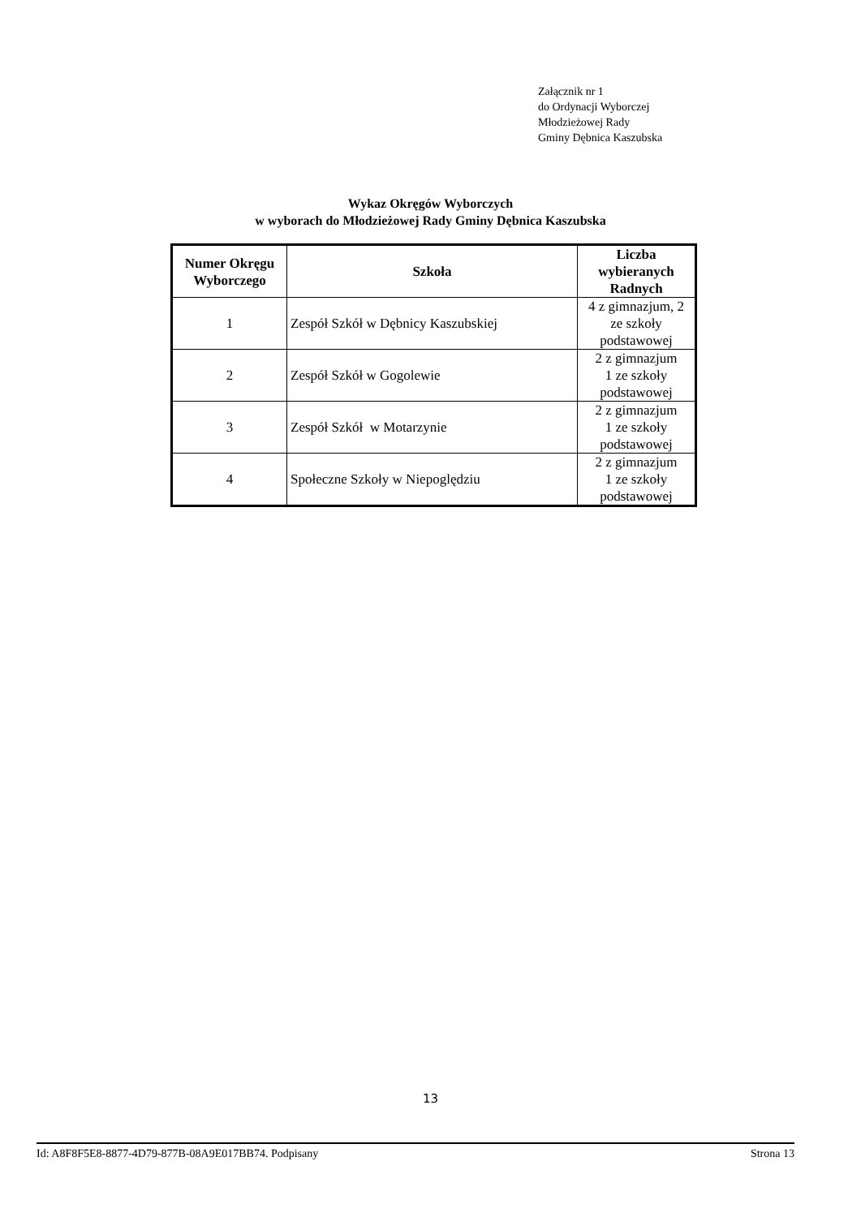Załącznik nr 1
do Ordynacji Wyborczej
Młodzieżowej Rady
Gminy Dębnica Kaszubska
Wykaz Okręgów Wyborczych
w wyborach do Młodzieżowej Rady Gminy Dębnica Kaszubska
| Numer Okręgu Wyborczego | Szkoła | Liczba wybieranych Radnych |
| --- | --- | --- |
| 1 | Zespół Szkół w Dębnicy Kaszubskiej | 4 z gimnazjum, 2 ze szkoły podstawowej |
| 2 | Zespół Szkół w Gogolewie | 2 z gimnazjum 1 ze szkoły podstawowej |
| 3 | Zespół Szkół w Motarzynie | 2 z gimnazjum 1 ze szkoły podstawowej |
| 4 | Społeczne Szkoły w Niepoględziu | 2 z gimnazjum 1 ze szkoły podstawowej |
13
Id: A8F8F5E8-8877-4D79-877B-08A9E017BB74. Podpisany Strona 13